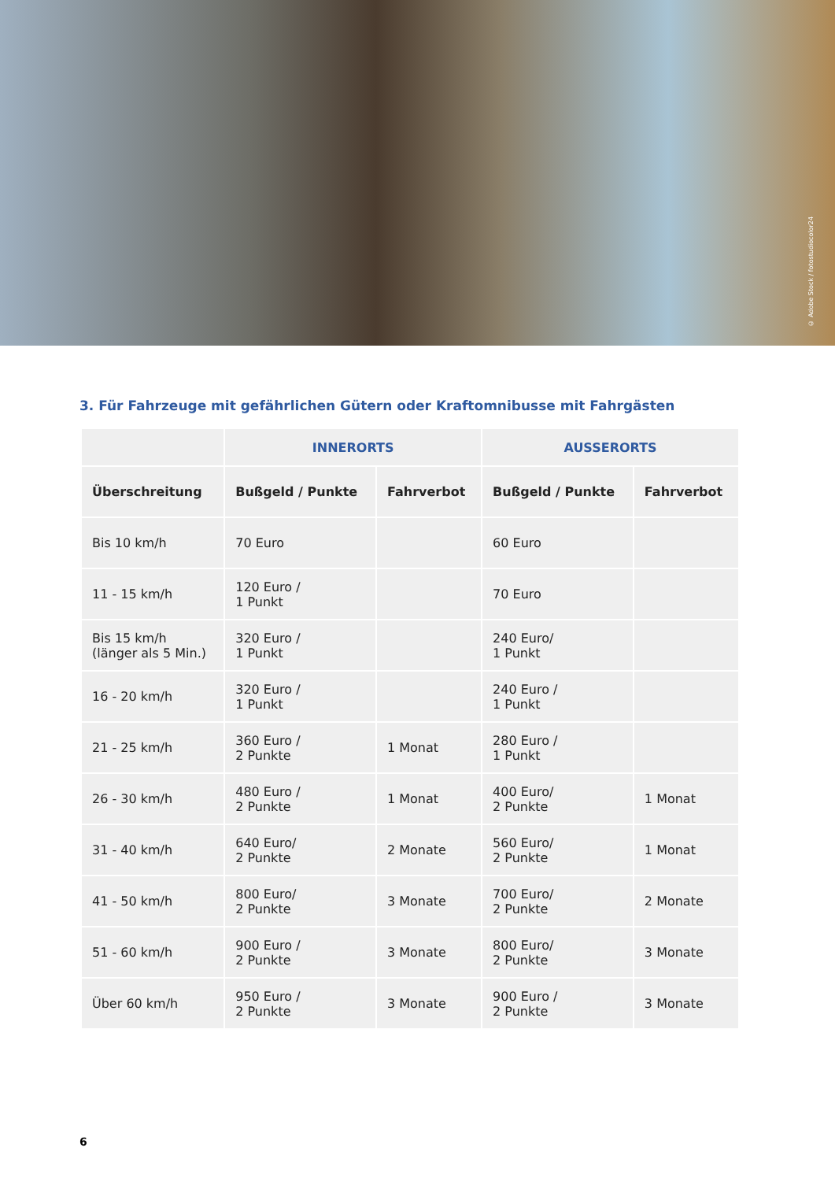© Adobe Stock / fotostudiocolor24
3. Für Fahrzeuge mit gefährlichen Gütern oder Kraftomnibusse mit Fahrgästen
| | INNERORTS | | AUSSERORTS | |
| --- | --- | --- | --- | --- |
| Überschreitung | Bußgeld / Punkte | Fahrverbot | Bußgeld / Punkte | Fahrverbot |
| Bis 10 km/h | 70 Euro | | 60 Euro | |
| 11 - 15 km/h | 120 Euro / 1 Punkt | | 70 Euro | |
| Bis 15 km/h (länger als 5 Min.) | 320 Euro / 1 Punkt | | 240 Euro/ 1 Punkt | |
| 16 - 20 km/h | 320 Euro / 1 Punkt | | 240 Euro / 1 Punkt | |
| 21 - 25 km/h | 360 Euro / 2 Punkte | 1 Monat | 280 Euro / 1 Punkt | |
| 26 - 30 km/h | 480 Euro / 2 Punkte | 1 Monat | 400 Euro/ 2 Punkte | 1 Monat |
| 31 - 40 km/h | 640 Euro/ 2 Punkte | 2 Monate | 560 Euro/ 2 Punkte | 1 Monat |
| 41 - 50 km/h | 800 Euro/ 2 Punkte | 3 Monate | 700 Euro/ 2 Punkte | 2 Monate |
| 51 - 60 km/h | 900 Euro / 2 Punkte | 3 Monate | 800 Euro/ 2 Punkte | 3 Monate |
| Über 60 km/h | 950 Euro / 2 Punkte | 3 Monate | 900 Euro / 2 Punkte | 3 Monate |
6